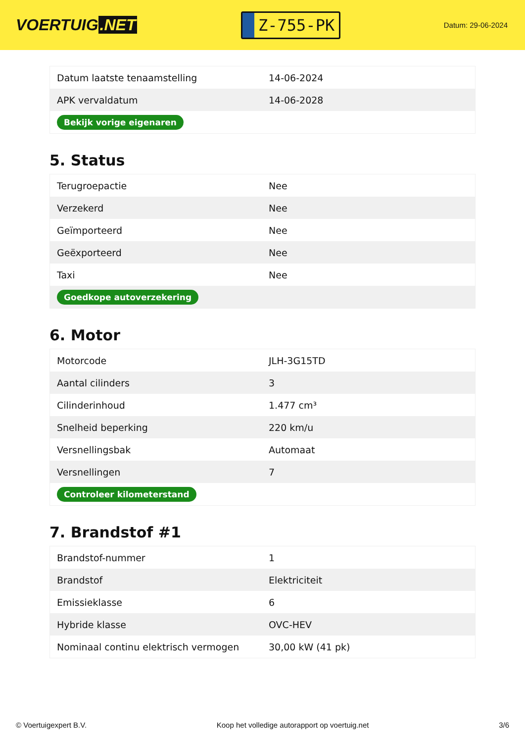VOERTUIG.NET
Z-755-PK
Datum: 29-06-2024
| Datum laatste tenaamstelling | 14-06-2024 |
| APK vervaldatum | 14-06-2028 |
| Bekijk vorige eigenaren | |
5. Status
| Terugroepactie | Nee |
| Verzekerd | Nee |
| Geïmporteerd | Nee |
| Geëxporteerd | Nee |
| Taxi | Nee |
| Goedkope autoverzekering | |
6. Motor
| Motorcode | JLH-3G15TD |
| Aantal cilinders | 3 |
| Cilinderinhoud | 1.477 cm³ |
| Snelheid beperking | 220 km/u |
| Versnellingsbak | Automaat |
| Versnellingen | 7 |
| Controleer kilometerstand | |
7. Brandstof #1
| Brandstof-nummer | 1 |
| Brandstof | Elektriciteit |
| Emissieklasse | 6 |
| Hybride klasse | OVC-HEV |
| Nominaal continu elektrisch vermogen | 30,00 kW (41 pk) |
© Voertuigexpert B.V. Koop het volledige autorapport op voertuig.net 3/6